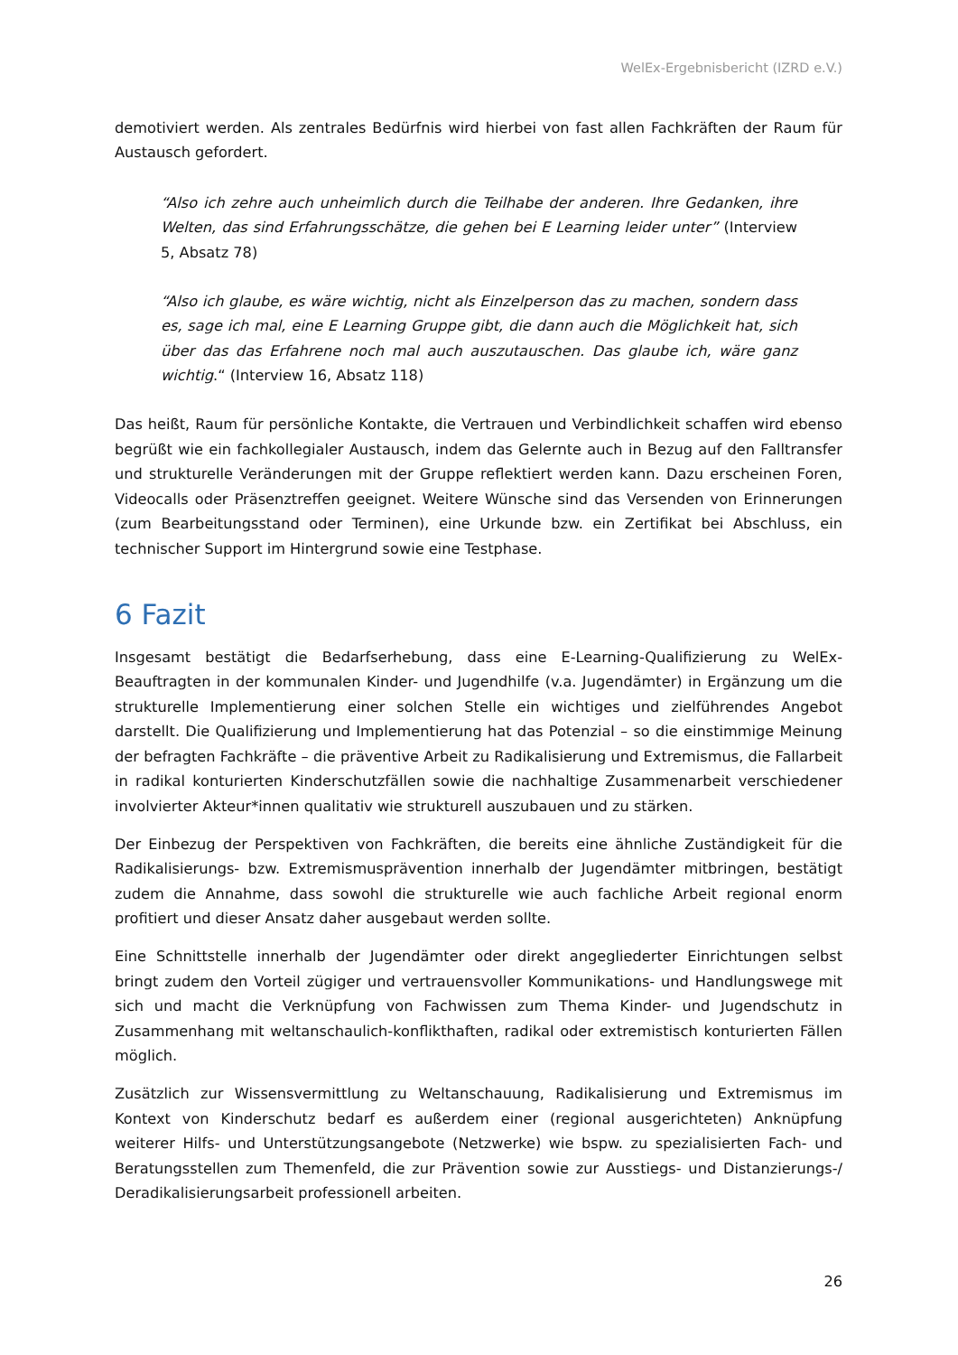WelEx-Ergebnisbericht (IZRD e.V.)
demotiviert werden. Als zentrales Bedürfnis wird hierbei von fast allen Fachkräften der Raum für Austausch gefordert.
“Also ich zehre auch unheimlich durch die Teilhabe der anderen. Ihre Gedanken, ihre Welten, das sind Erfahrungsschätze, die gehen bei E Learning leider unter” (Interview 5, Absatz 78)
“Also ich glaube, es wäre wichtig, nicht als Einzelperson das zu machen, sondern dass es, sage ich mal, eine E Learning Gruppe gibt, die dann auch die Möglichkeit hat, sich über das das Erfahrene noch mal auch auszutauschen. Das glaube ich, wäre ganz wichtig.“ (Interview 16, Absatz 118)
Das heißt, Raum für persönliche Kontakte, die Vertrauen und Verbindlichkeit schaffen wird ebenso begrüßt wie ein fachkollegialer Austausch, indem das Gelernte auch in Bezug auf den Falltransfer und strukturelle Veränderungen mit der Gruppe reflektiert werden kann. Dazu erscheinen Foren, Videocalls oder Präsenztreffen geeignet. Weitere Wünsche sind das Versenden von Erinnerungen (zum Bearbeitungsstand oder Terminen), eine Urkunde bzw. ein Zertifikat bei Abschluss, ein technischer Support im Hintergrund sowie eine Testphase.
6 Fazit
Insgesamt bestätigt die Bedarfserhebung, dass eine E-Learning-Qualifizierung zu WelEx-Beauftragten in der kommunalen Kinder- und Jugendhilfe (v.a. Jugendämter) in Ergänzung um die strukturelle Implementierung einer solchen Stelle ein wichtiges und zielführendes Angebot darstellt. Die Qualifizierung und Implementierung hat das Potenzial – so die einstimmige Meinung der befragten Fachkräfte – die präventive Arbeit zu Radikalisierung und Extremismus, die Fallarbeit in radikal konturierten Kinderschutzfällen sowie die nachhaltige Zusammenarbeit verschiedener involvierter Akteur*innen qualitativ wie strukturell auszubauen und zu stärken.
Der Einbezug der Perspektiven von Fachkräften, die bereits eine ähnliche Zuständigkeit für die Radikalisierungs- bzw. Extremismusprävention innerhalb der Jugendämter mitbringen, bestätigt zudem die Annahme, dass sowohl die strukturelle wie auch fachliche Arbeit regional enorm profitiert und dieser Ansatz daher ausgebaut werden sollte.
Eine Schnittstelle innerhalb der Jugendämter oder direkt angegliederter Einrichtungen selbst bringt zudem den Vorteil zügiger und vertrauensvoller Kommunikations- und Handlungswege mit sich und macht die Verknüpfung von Fachwissen zum Thema Kinder- und Jugendschutz in Zusammenhang mit weltanschaulich-konflikthaften, radikal oder extremistisch konturierten Fällen möglich.
Zusätzlich zur Wissensvermittlung zu Weltanschauung, Radikalisierung und Extremismus im Kontext von Kinderschutz bedarf es außerdem einer (regional ausgerichteten) Anknüpfung weiterer Hilfs- und Unterstützungsangebote (Netzwerke) wie bspw. zu spezialisierten Fach- und Beratungsstellen zum Themenfeld, die zur Prävention sowie zur Ausstiegs- und Distanzierungs-/ Deradikalisierungsarbeit professionell arbeiten.
26